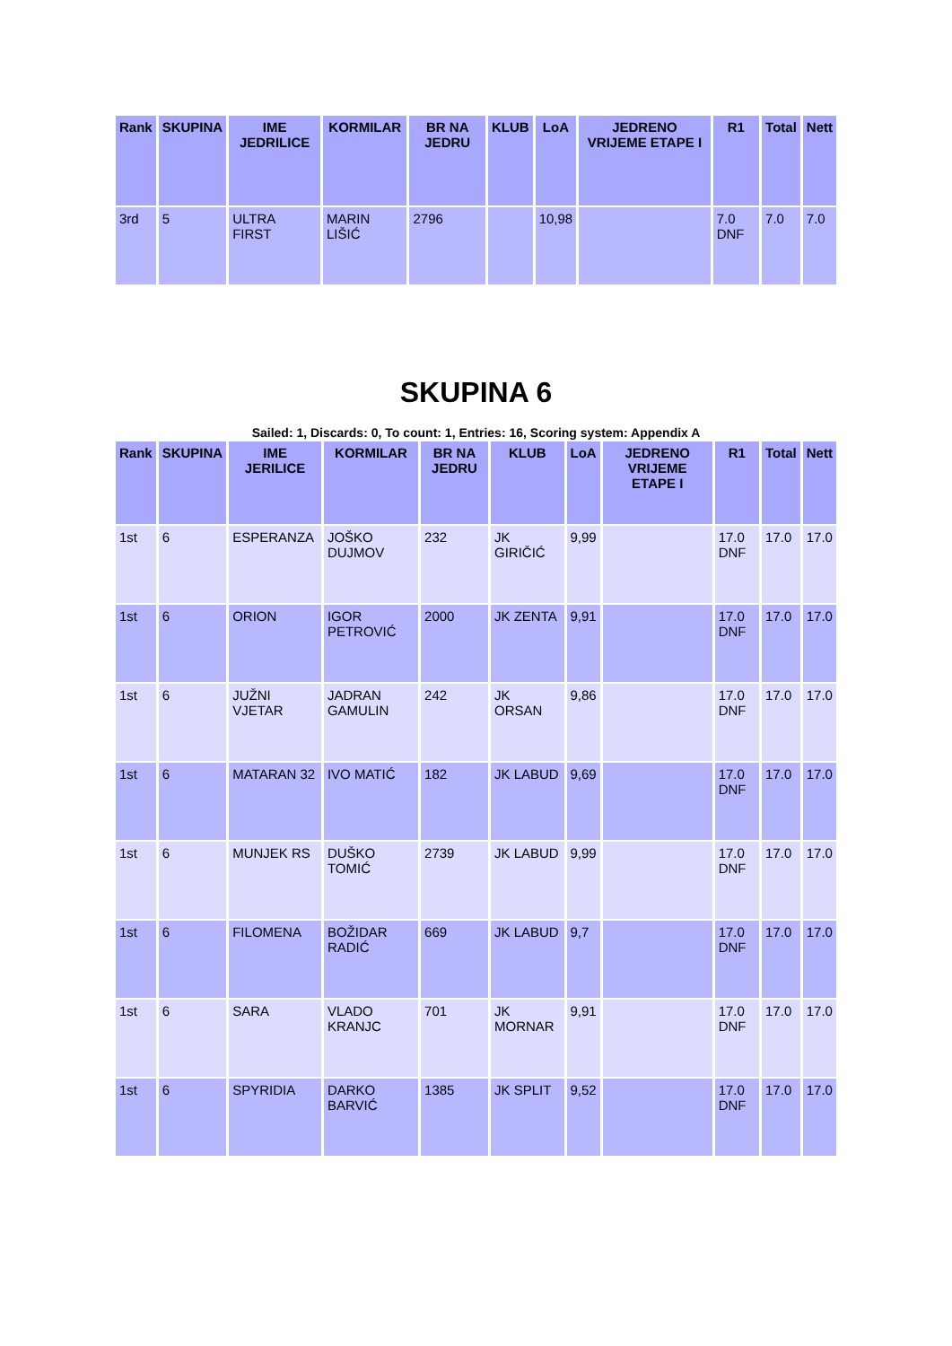| Rank | SKUPINA | IME JEDRILICE | KORMILAR | BR NA JEDRU | KLUB | LoA | JEDRENO VRIJEME ETAPE I | R1 | Total | Nett |
| --- | --- | --- | --- | --- | --- | --- | --- | --- | --- | --- |
| 3rd | 5 | ULTRA FIRST | MARIN LIŠIĆ | 2796 | | 10,98 | | 7.0 DNF | 7.0 | 7.0 |
SKUPINA 6
Sailed: 1, Discards: 0, To count: 1, Entries: 16, Scoring system: Appendix A
| Rank | SKUPINA | IME JERILICE | KORMILAR | BR NA JEDRU | KLUB | LoA | JEDRENO VRIJEME ETAPE I | R1 | Total | Nett |
| --- | --- | --- | --- | --- | --- | --- | --- | --- | --- | --- |
| 1st | 6 | ESPERANZA | JOŠKO DUJMOV | 232 | JK GIRIČIĆ | 9,99 | | 17.0 DNF | 17.0 | 17.0 |
| 1st | 6 | ORION | IGOR PETROVIĆ | 2000 | JK ZENTA | 9,91 | | 17.0 DNF | 17.0 | 17.0 |
| 1st | 6 | JUŽNI VJETAR | JADRAN GAMULIN | 242 | JK ORSAN | 9,86 | | 17.0 DNF | 17.0 | 17.0 |
| 1st | 6 | MATARAN 32 | IVO MATIĆ | 182 | JK LABUD | 9,69 | | 17.0 DNF | 17.0 | 17.0 |
| 1st | 6 | MUNJEK RS | DUŠKO TOMIĆ | 2739 | JK LABUD | 9,99 | | 17.0 DNF | 17.0 | 17.0 |
| 1st | 6 | FILOMENA | BOŽIDAR RADIĆ | 669 | JK LABUD | 9,7 | | 17.0 DNF | 17.0 | 17.0 |
| 1st | 6 | SARA | VLADO KRANJC | 701 | JK MORNAR | 9,91 | | 17.0 DNF | 17.0 | 17.0 |
| 1st | 6 | SPYRIDIA | DARKO BARVIĆ | 1385 | JK SPLIT | 9,52 | | 17.0 DNF | 17.0 | 17.0 |